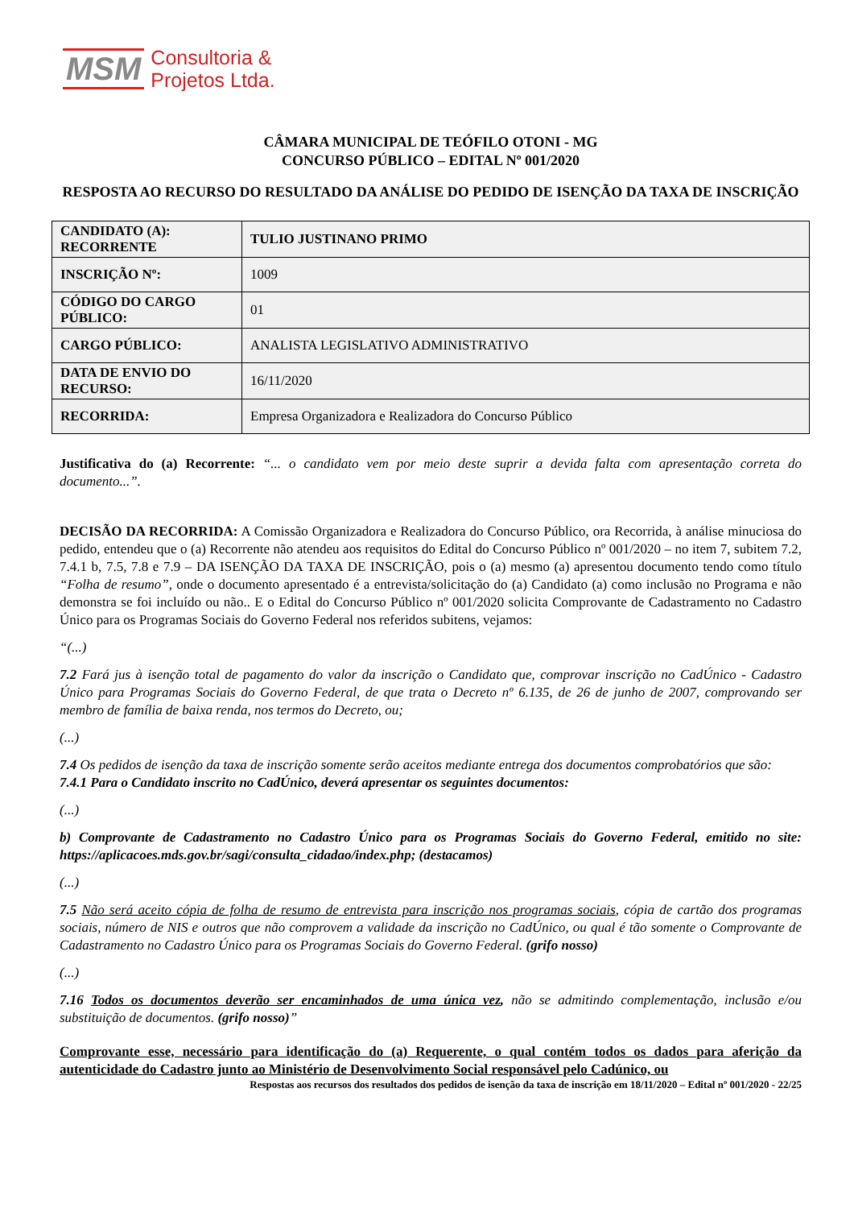MSM Consultoria &
Projetos Ltda.
CÂMARA MUNICIPAL DE TEÓFILO OTONI - MG
CONCURSO PÚBLICO – EDITAL Nº 001/2020
RESPOSTA AO RECURSO DO RESULTADO DA ANÁLISE DO PEDIDO DE ISENÇÃO DA TAXA DE INSCRIÇÃO
| CANDIDATO (A): RECORRENTE | TULIO JUSTINANO PRIMO |
| INSCRIÇÃO Nº: | 1009 |
| CÓDIGO DO CARGO PÚBLICO: | 01 |
| CARGO PÚBLICO: | ANALISTA LEGISLATIVO ADMINISTRATIVO |
| DATA DE ENVIO DO RECURSO: | 16/11/2020 |
| RECORRIDA: | Empresa Organizadora e Realizadora do Concurso Público |
Justificativa do (a) Recorrente: “... o candidato vem por meio deste suprir a devida falta com apresentação correta do documento...”.
DECISÃO DA RECORRIDA: A Comissão Organizadora e Realizadora do Concurso Público, ora Recorrida, à análise minuciosa do pedido, entendeu que o (a) Recorrente não atendeu aos requisitos do Edital do Concurso Público nº 001/2020 – no item 7, subitem 7.2, 7.4.1 b, 7.5, 7.8 e 7.9 – DA ISENÇÃO DA TAXA DE INSCRIÇÃO, pois o (a) mesmo (a) apresentou documento tendo como título “Folha de resumo”, onde o documento apresentado é a entrevista/solicitação do (a) Candidato (a) como inclusão no Programa e não demonstra se foi incluído ou não.. E o Edital do Concurso Público nº 001/2020 solicita Comprovante de Cadastramento no Cadastro Único para os Programas Sociais do Governo Federal nos referidos subitens, vejamos:
“(...)
7.2 Fará jus à isenção total de pagamento do valor da inscrição o Candidato que, comprovar inscrição no CadÚnico - Cadastro Único para Programas Sociais do Governo Federal, de que trata o Decreto nº 6.135, de 26 de junho de 2007, comprovando ser membro de família de baixa renda, nos termos do Decreto, ou;
(...)
7.4 Os pedidos de isenção da taxa de inscrição somente serão aceitos mediante entrega dos documentos comprobatórios que são:
7.4.1 Para o Candidato inscrito no CadÚnico, deverá apresentar os seguintes documentos:
(...)
b) Comprovante de Cadastramento no Cadastro Único para os Programas Sociais do Governo Federal, emitido no site: https://aplicacoes.mds.gov.br/sagi/consulta_cidadao/index.php; (destacamos)
(...)
7.5 Não será aceito cópia de folha de resumo de entrevista para inscrição nos programas sociais, cópia de cartão dos programas sociais, número de NIS e outros que não comprovem a validade da inscrição no CadÚnico, ou qual é tão somente o Comprovante de Cadastramento no Cadastro Único para os Programas Sociais do Governo Federal. (grifo nosso)
(...)
7.16 Todos os documentos deverão ser encaminhados de uma única vez, não se admitindo complementação, inclusão e/ou substituição de documentos. (grifo nosso)”
Comprovante esse, necessário para identificação do (a) Requerente, o qual contém todos os dados para aferição da autenticidade do Cadastro junto ao Ministério de Desenvolvimento Social responsável pelo Cadúnico, ou
Respostas aos recursos dos resultados dos pedidos de isenção da taxa de inscrição em 18/11/2020 – Edital nº 001/2020 - 22/25